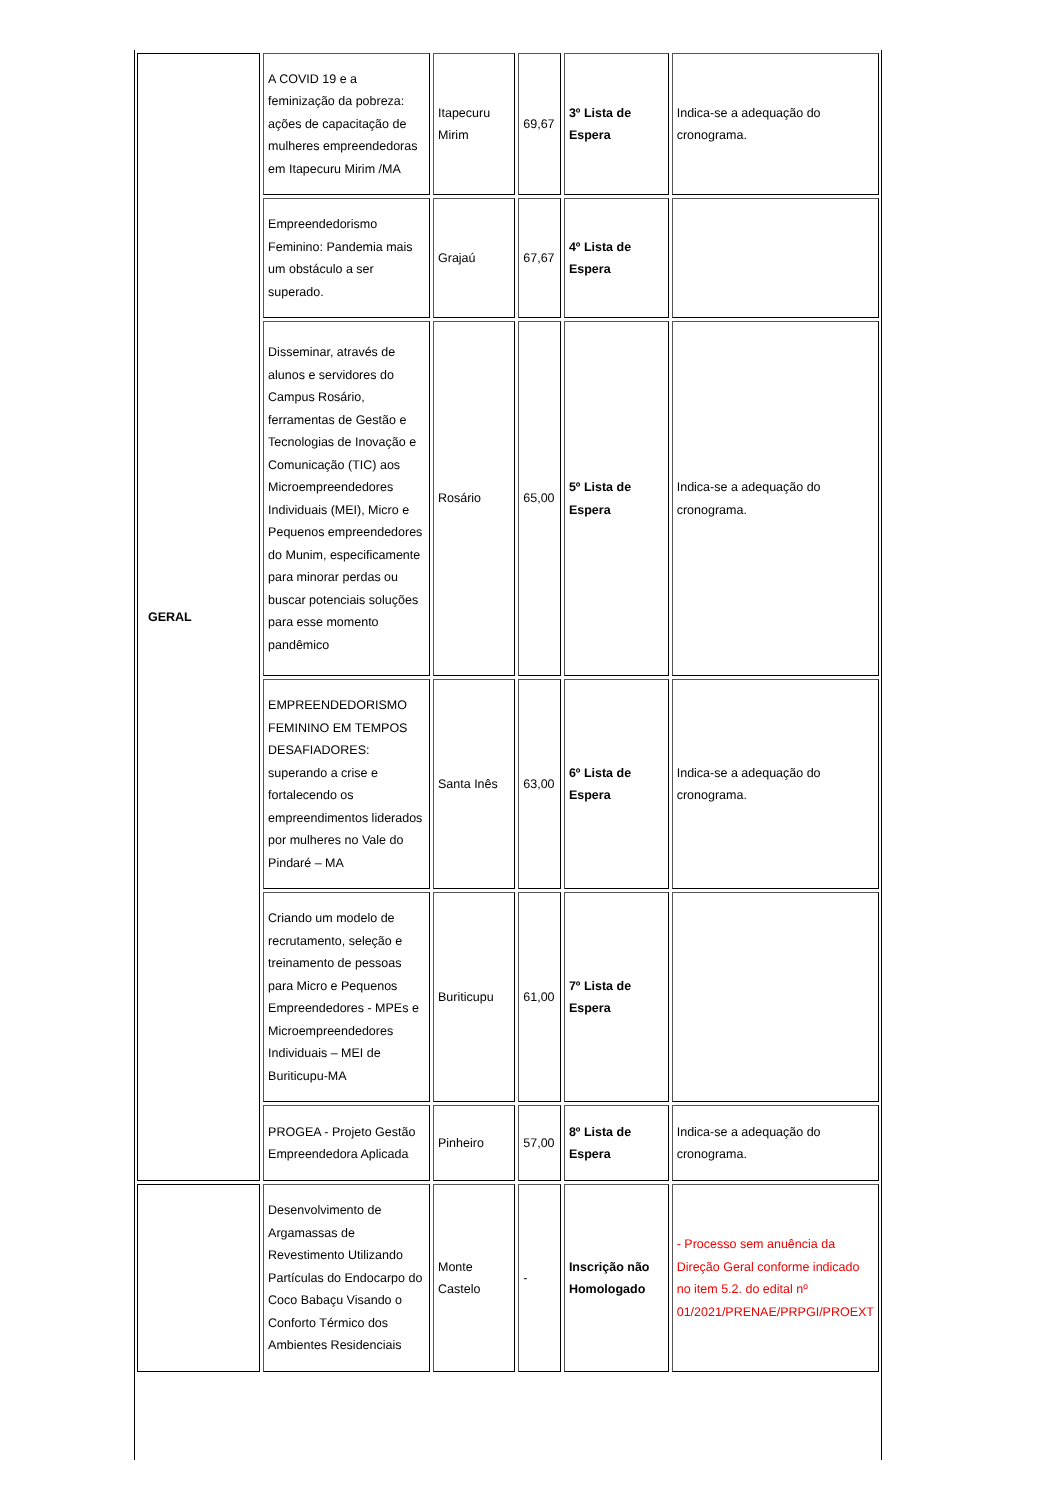| GERAL | A COVID 19 e a feminização da pobreza: ações de capacitação de mulheres empreendedoras em Itapecuru Mirim /MA | Itapecuru Mirim | 69,67 | 3º Lista de Espera | Indica-se a adequação do cronograma. |
| | Empreendedorismo Feminino: Pandemia mais um obstáculo a ser superado. | Grajaú | 67,67 | 4º Lista de Espera | |
| | Disseminar, através de alunos e servidores do Campus Rosário, ferramentas de Gestão e Tecnologias de Inovação e Comunicação (TIC) aos Microempreendedores Individuais (MEI), Micro e Pequenos empreendedores do Munim, especificamente para minorar perdas ou buscar potenciais soluções para esse momento pandêmico | Rosário | 65,00 | 5º Lista de Espera | Indica-se a adequação do cronograma. |
| | EMPREENDEDORISMO FEMININO EM TEMPOS DESAFIADORES: superando a crise e fortalecendo os empreendimentos liderados por mulheres no Vale do Pindaré – MA | Santa Inês | 63,00 | 6º Lista de Espera | Indica-se a adequação do cronograma. |
| | Criando um modelo de recrutamento, seleção e treinamento de pessoas para Micro e Pequenos Empreendedores - MPEs e Microempreendedores Individuais – MEI de Buriticupu-MA | Buriticupu | 61,00 | 7º Lista de Espera | |
| | PROGEA - Projeto Gestão Empreendedora Aplicada | Pinheiro | 57,00 | 8º Lista de Espera | Indica-se a adequação do cronograma. |
| | Desenvolvimento de Argamassas de Revestimento Utilizando Partículas do Endocarpo do Coco Babaçu Visando o Conforto Térmico dos Ambientes Residenciais | Monte Castelo | - | Inscrição não Homologado | - Processo sem anuência da Direção Geral conforme indicado no item 5.2. do edital nº 01/2021/PRENAE/PRPGI/PROEXT |